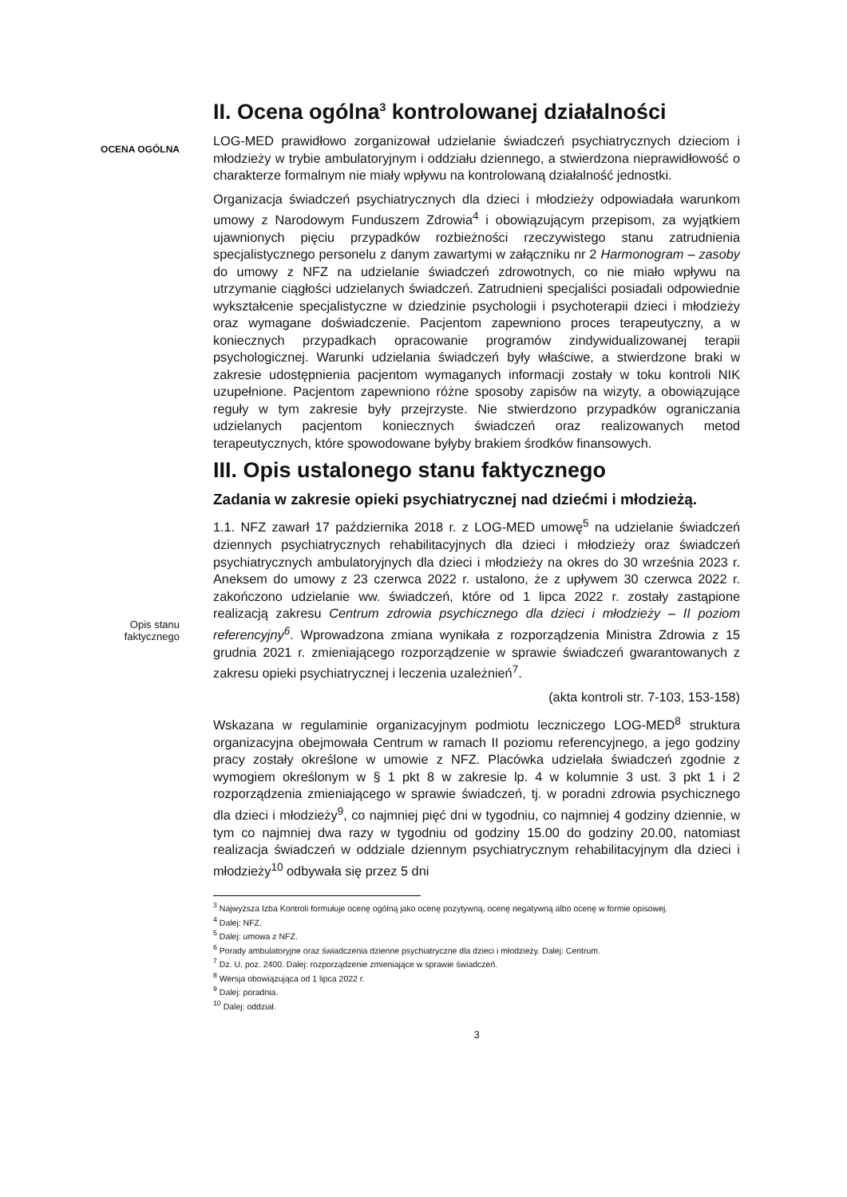OCENA OGÓLNA
Opis stanu faktycznego
II. Ocena ogólna<sup>3</sup> kontrolowanej działalności
LOG-MED prawidłowo zorganizował udzielanie świadczeń psychiatrycznych dzieciom i młodzieży w trybie ambulatoryjnym i oddziału dziennego, a stwierdzona nieprawidłowość o charakterze formalnym nie miały wpływu na kontrolowaną działalność jednostki.
Organizacja świadczeń psychiatrycznych dla dzieci i młodzieży odpowiadała warunkom umowy z Narodowym Funduszem Zdrowia<sup>4</sup> i obowiązującym przepisom, za wyjątkiem ujawnionych pięciu przypadków rozbieżności rzeczywistego stanu zatrudnienia specjalistycznego personelu z danym zawartymi w załączniku nr 2 Harmonogram – zasoby do umowy z NFZ na udzielanie świadczeń zdrowotnych, co nie miało wpływu na utrzymanie ciągłości udzielanych świadczeń. Zatrudnieni specjaliści posiadali odpowiednie wykształcenie specjalistyczne w dziedzinie psychologii i psychoterapii dzieci i młodzieży oraz wymagane doświadczenie. Pacjentom zapewniono proces terapeutyczny, a w koniecznych przypadkach opracowanie programów zindywidualizowanej terapii psychologicznej. Warunki udzielania świadczeń były właściwe, a stwierdzone braki w zakresie udostępnienia pacjentom wymaganych informacji zostały w toku kontroli NIK uzupełnione. Pacjentom zapewniono różne sposoby zapisów na wizyty, a obowiązujące reguły w tym zakresie były przejrzyste. Nie stwierdzono przypadków ograniczania udzielanych pacjentom koniecznych świadczeń oraz realizowanych metod terapeutycznych, które spowodowane byłyby brakiem środków finansowych.
III. Opis ustalonego stanu faktycznego
Zadania w zakresie opieki psychiatrycznej nad dziećmi i młodzieżą.
1.1. NFZ zawarł 17 października 2018 r. z LOG-MED umowę<sup>5</sup> na udzielanie świadczeń dziennych psychiatrycznych rehabilitacyjnych dla dzieci i młodzieży oraz świadczeń psychiatrycznych ambulatoryjnych dla dzieci i młodzieży na okres do 30 września 2023 r. Aneksem do umowy z 23 czerwca 2022 r. ustalono, że z upływem 30 czerwca 2022 r. zakończono udzielanie ww. świadczeń, które od 1 lipca 2022 r. zostały zastąpione realizacją zakresu Centrum zdrowia psychicznego dla dzieci i młodzieży – II poziom referencyjny<sup>6</sup>. Wprowadzona zmiana wynikała z rozporządzenia Ministra Zdrowia z 15 grudnia 2021 r. zmieniającego rozporządzenie w sprawie świadczeń gwarantowanych z zakresu opieki psychiatrycznej i leczenia uzależnień<sup>7</sup>.
(akta kontroli str. 7-103, 153-158)
Wskazana w regulaminie organizacyjnym podmiotu leczniczego LOG-MED<sup>8</sup> struktura organizacyjna obejmowała Centrum w ramach II poziomu referencyjnego, a jego godziny pracy zostały określone w umowie z NFZ. Placówka udzielała świadczeń zgodnie z wymogiem określonym w § 1 pkt 8 w zakresie lp. 4 w kolumnie 3 ust. 3 pkt 1 i 2 rozporządzenia zmieniającego w sprawie świadczeń, tj. w poradni zdrowia psychicznego dla dzieci i młodzieży<sup>9</sup>, co najmniej pięć dni w tygodniu, co najmniej 4 godziny dziennie, w tym co najmniej dwa razy w tygodniu od godziny 15.00 do godziny 20.00, natomiast realizacja świadczeń w oddziale dziennym psychiatrycznym rehabilitacyjnym dla dzieci i młodzieży<sup>10</sup> odbywała się przez 5 dni
<sup>3</sup> Najwyższa Izba Kontroli formułuje ocenę ogólną jako ocenę pozytywną, ocenę negatywną albo ocenę w formie opisowej.
<sup>4</sup> Dalej: NFZ.
<sup>5</sup> Dalej: umowa z NFZ.
<sup>6</sup> Porady ambulatoryjne oraz świadczenia dzienne psychiatryczne dla dzieci i młodzieży. Dalej: Centrum.
<sup>7</sup> Dz. U. poz. 2400. Dalej: rozporządzenie zmieniające w sprawie świadczeń.
<sup>8</sup> Wersja obowiązująca od 1 lipca 2022 r.
<sup>9</sup> Dalej: poradnia.
<sup>10</sup> Dalej: oddział.
3